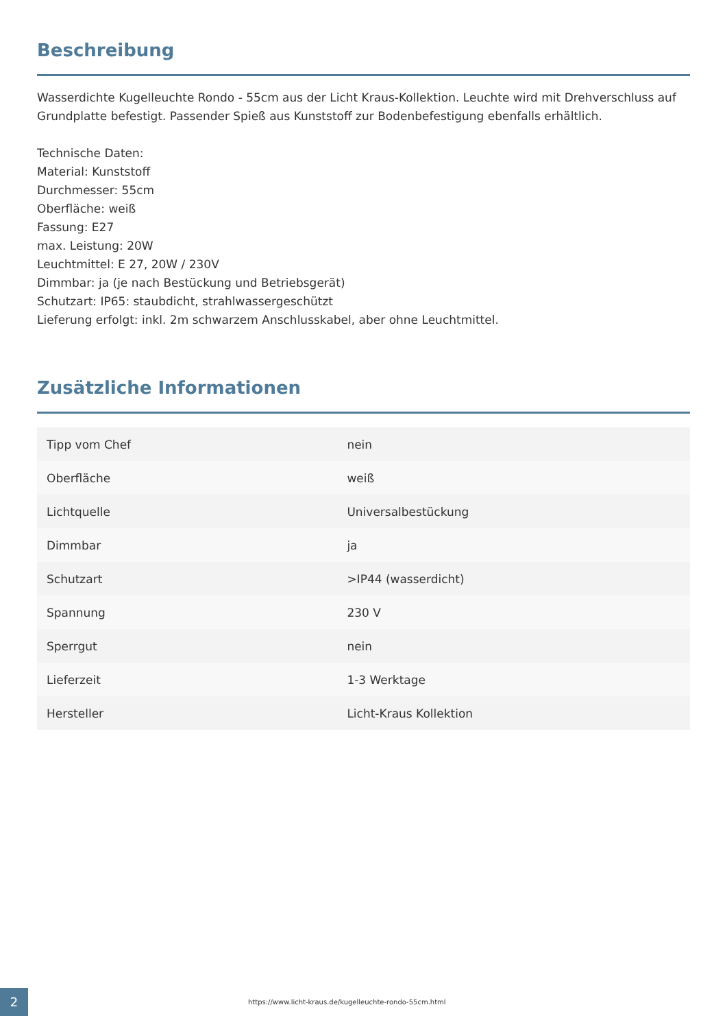Beschreibung
Wasserdichte Kugelleuchte Rondo - 55cm aus der Licht Kraus-Kollektion. Leuchte wird mit Drehverschluss auf Grundplatte befestigt. Passender Spieß aus Kunststoff zur Bodenbefestigung ebenfalls erhältlich.
Technische Daten:
Material: Kunststoff
Durchmesser: 55cm
Oberfläche: weiß
Fassung: E27
max. Leistung: 20W
Leuchtmittel: E 27, 20W / 230V
Dimmbar: ja (je nach Bestückung und Betriebsgerät)
Schutzart: IP65: staubdicht, strahlwassergeschützt
Lieferung erfolgt: inkl. 2m schwarzem Anschlusskabel, aber ohne Leuchtmittel.
Zusätzliche Informationen
| Tipp vom Chef | nein |
| Oberfläche | weiß |
| Lichtquelle | Universalbestückung |
| Dimmbar | ja |
| Schutzart | >IP44 (wasserdicht) |
| Spannung | 230 V |
| Sperrgut | nein |
| Lieferzeit | 1-3 Werktage |
| Hersteller | Licht-Kraus Kollektion |
2
https://www.licht-kraus.de/kugelleuchte-rondo-55cm.html